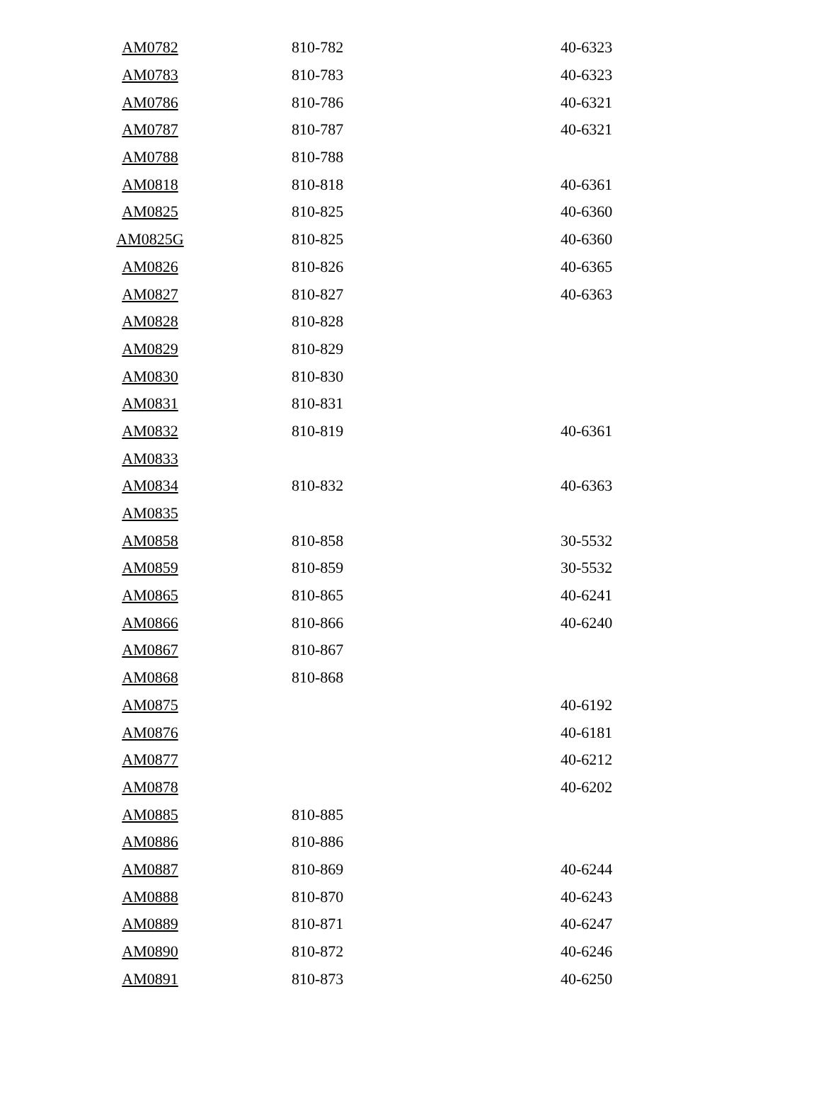| AM0782 | 810-782 | 40-6323 |
| AM0783 | 810-783 | 40-6323 |
| AM0786 | 810-786 | 40-6321 |
| AM0787 | 810-787 | 40-6321 |
| AM0788 | 810-788 | |
| AM0818 | 810-818 | 40-6361 |
| AM0825 | 810-825 | 40-6360 |
| AM0825G | 810-825 | 40-6360 |
| AM0826 | 810-826 | 40-6365 |
| AM0827 | 810-827 | 40-6363 |
| AM0828 | 810-828 | |
| AM0829 | 810-829 | |
| AM0830 | 810-830 | |
| AM0831 | 810-831 | |
| AM0832 | 810-819 | 40-6361 |
| AM0833 | | |
| AM0834 | 810-832 | 40-6363 |
| AM0835 | | |
| AM0858 | 810-858 | 30-5532 |
| AM0859 | 810-859 | 30-5532 |
| AM0865 | 810-865 | 40-6241 |
| AM0866 | 810-866 | 40-6240 |
| AM0867 | 810-867 | |
| AM0868 | 810-868 | |
| AM0875 | | 40-6192 |
| AM0876 | | 40-6181 |
| AM0877 | | 40-6212 |
| AM0878 | | 40-6202 |
| AM0885 | 810-885 | |
| AM0886 | 810-886 | |
| AM0887 | 810-869 | 40-6244 |
| AM0888 | 810-870 | 40-6243 |
| AM0889 | 810-871 | 40-6247 |
| AM0890 | 810-872 | 40-6246 |
| AM0891 | 810-873 | 40-6250 |